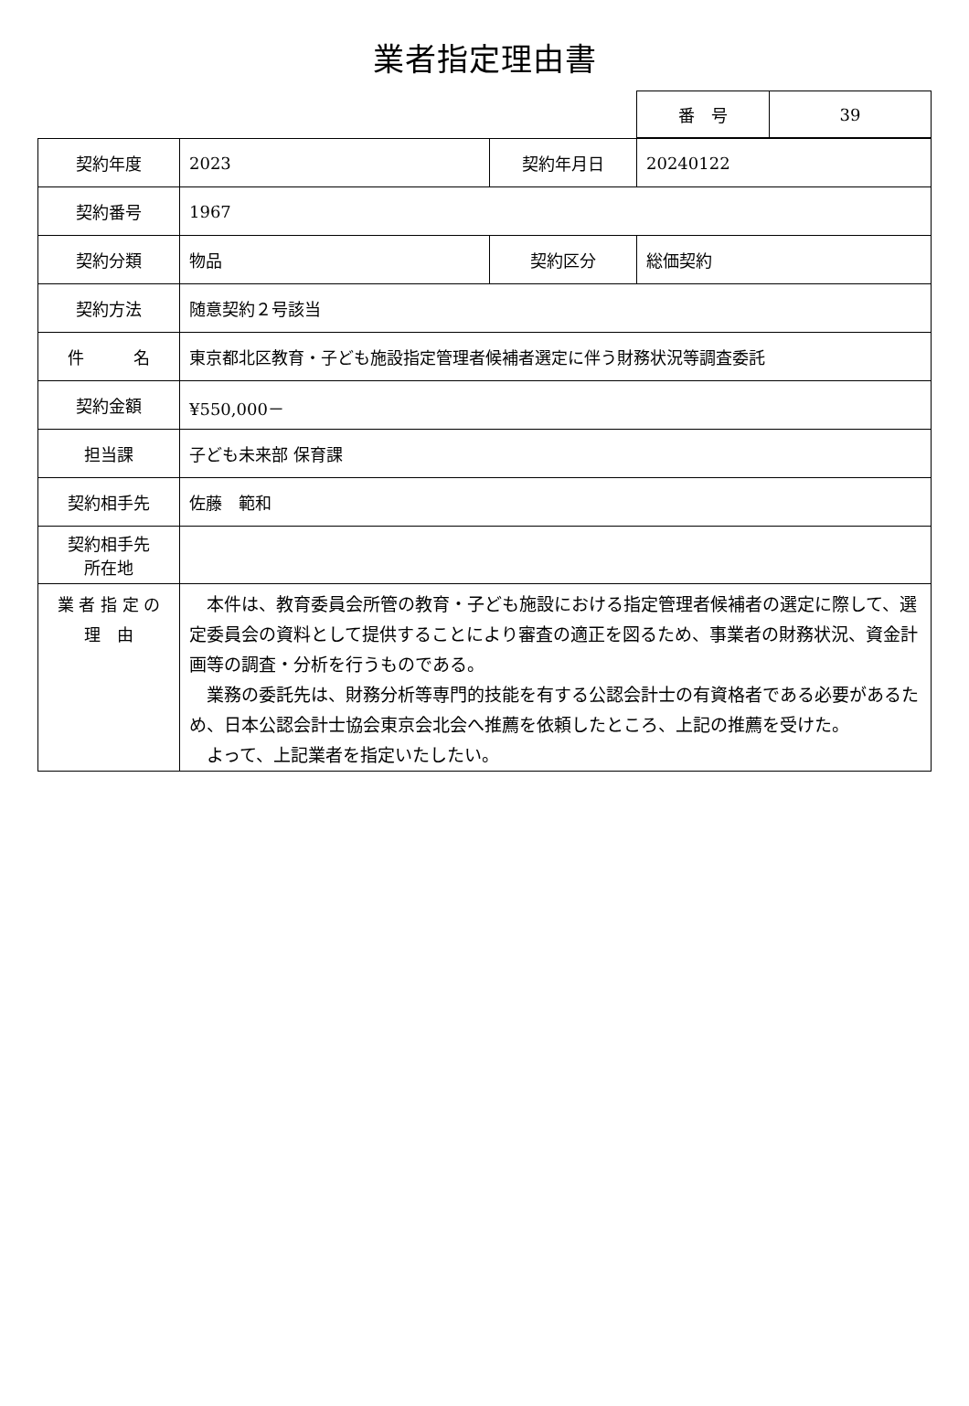業者指定理由書
| 番 号 | 39 |
| 契約年度 | 2023 | 契約年月日 | 20240122 |
| 契約番号 | 1967 | | |
| 契約分類 | 物品 | 契約区分 | 総価契約 |
| 契約方法 | 随意契約２号該当 | | |
| 件 名 | 東京都北区教育・子ども施設指定管理者候補者選定に伴う財務状況等調査委託 | | |
| 契約金額 | ¥550,000－ | | |
| 担当課 | 子ども未来部 保育課 | | |
| 契約相手先 | 佐藤 範和 | | |
| 契約相手先 所在地 | | | |
| 業 者 指 定 の 理 由 | 本件は、教育委員会所管の教育・子ども施設における指定管理者候補者の選定に際して、選定委員会の資料として提供することにより審査の適正を図るため、事業者の財務状況、資金計画等の調査・分析を行うものである。 業務の委託先は、財務分析等専門的技能を有する公認会計士の有資格者である必要があるため、日本公認会計士協会東京会北会へ推薦を依頼したところ、上記の推薦を受けた。 よって、上記業者を指定いたしたい。 | | |